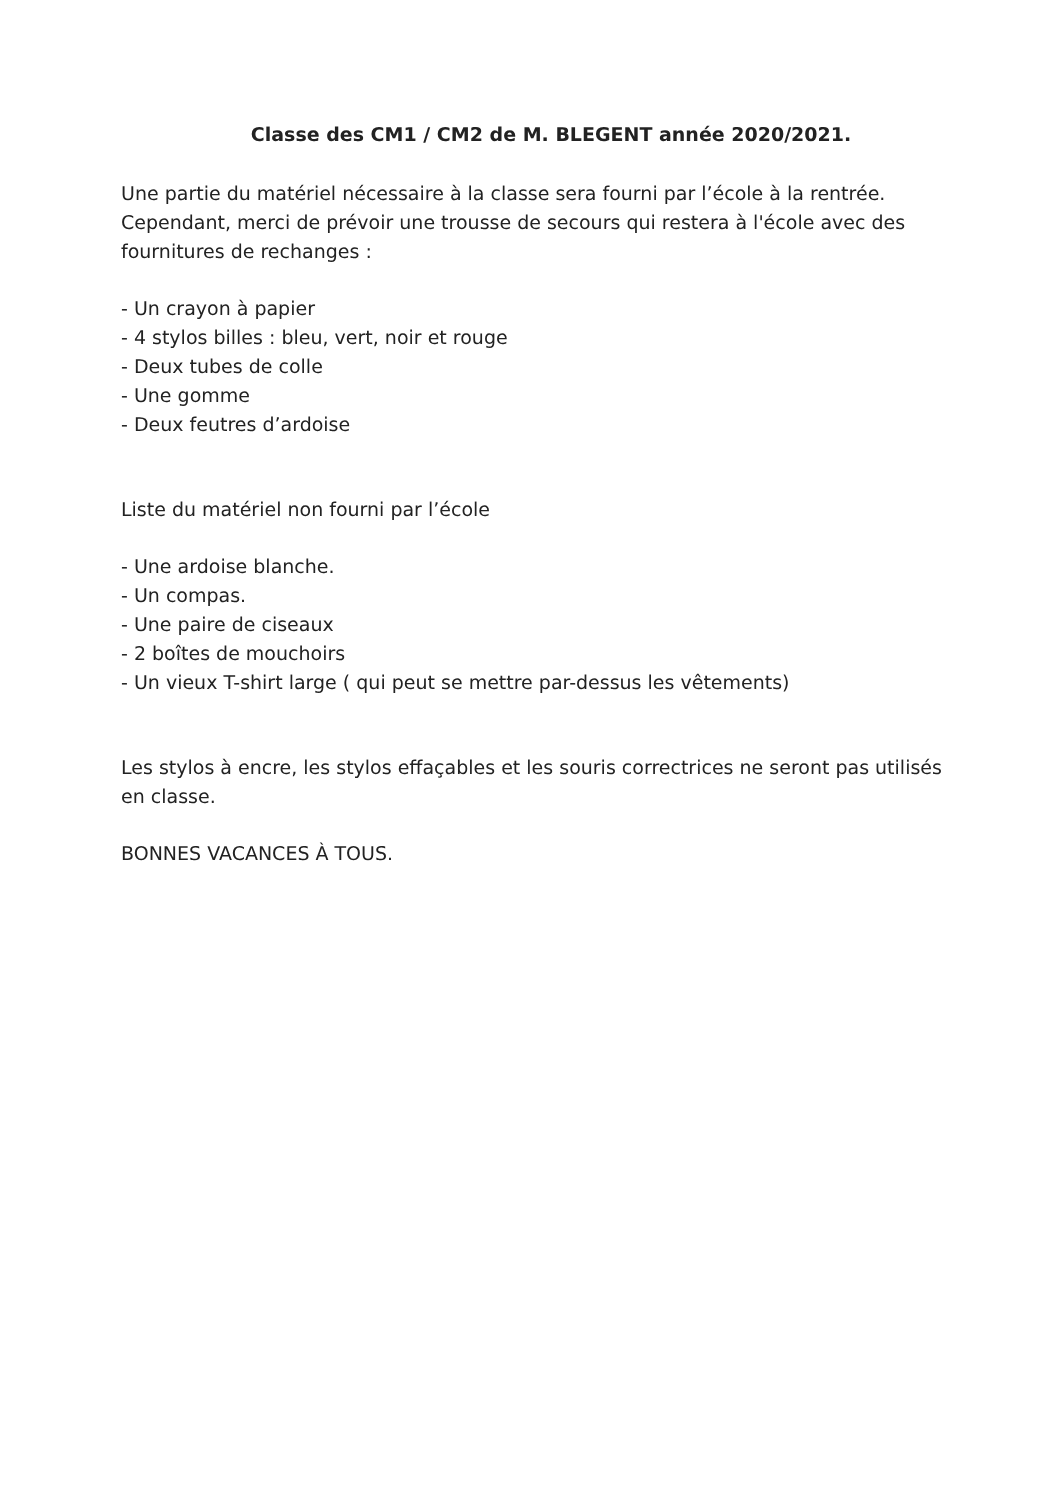Classe des CM1 / CM2 de M. BLEGENT année 2020/2021.
Une partie du matériel nécessaire à la classe sera fourni par l’école à la rentrée. Cependant, merci de prévoir une trousse de secours qui restera à l'école avec des fournitures de rechanges :
- Un crayon à papier
- 4 stylos billes : bleu, vert, noir et rouge
- Deux tubes de colle
- Une gomme
- Deux feutres d’ardoise
Liste du matériel non fourni par l’école
- Une ardoise blanche.
- Un compas.
- Une paire de ciseaux
- 2 boîtes de mouchoirs
- Un vieux T-shirt large ( qui peut se mettre par-dessus les vêtements)
Les stylos à encre, les stylos effaçables et les souris correctrices ne seront pas utilisés en classe.
BONNES VACANCES À TOUS.